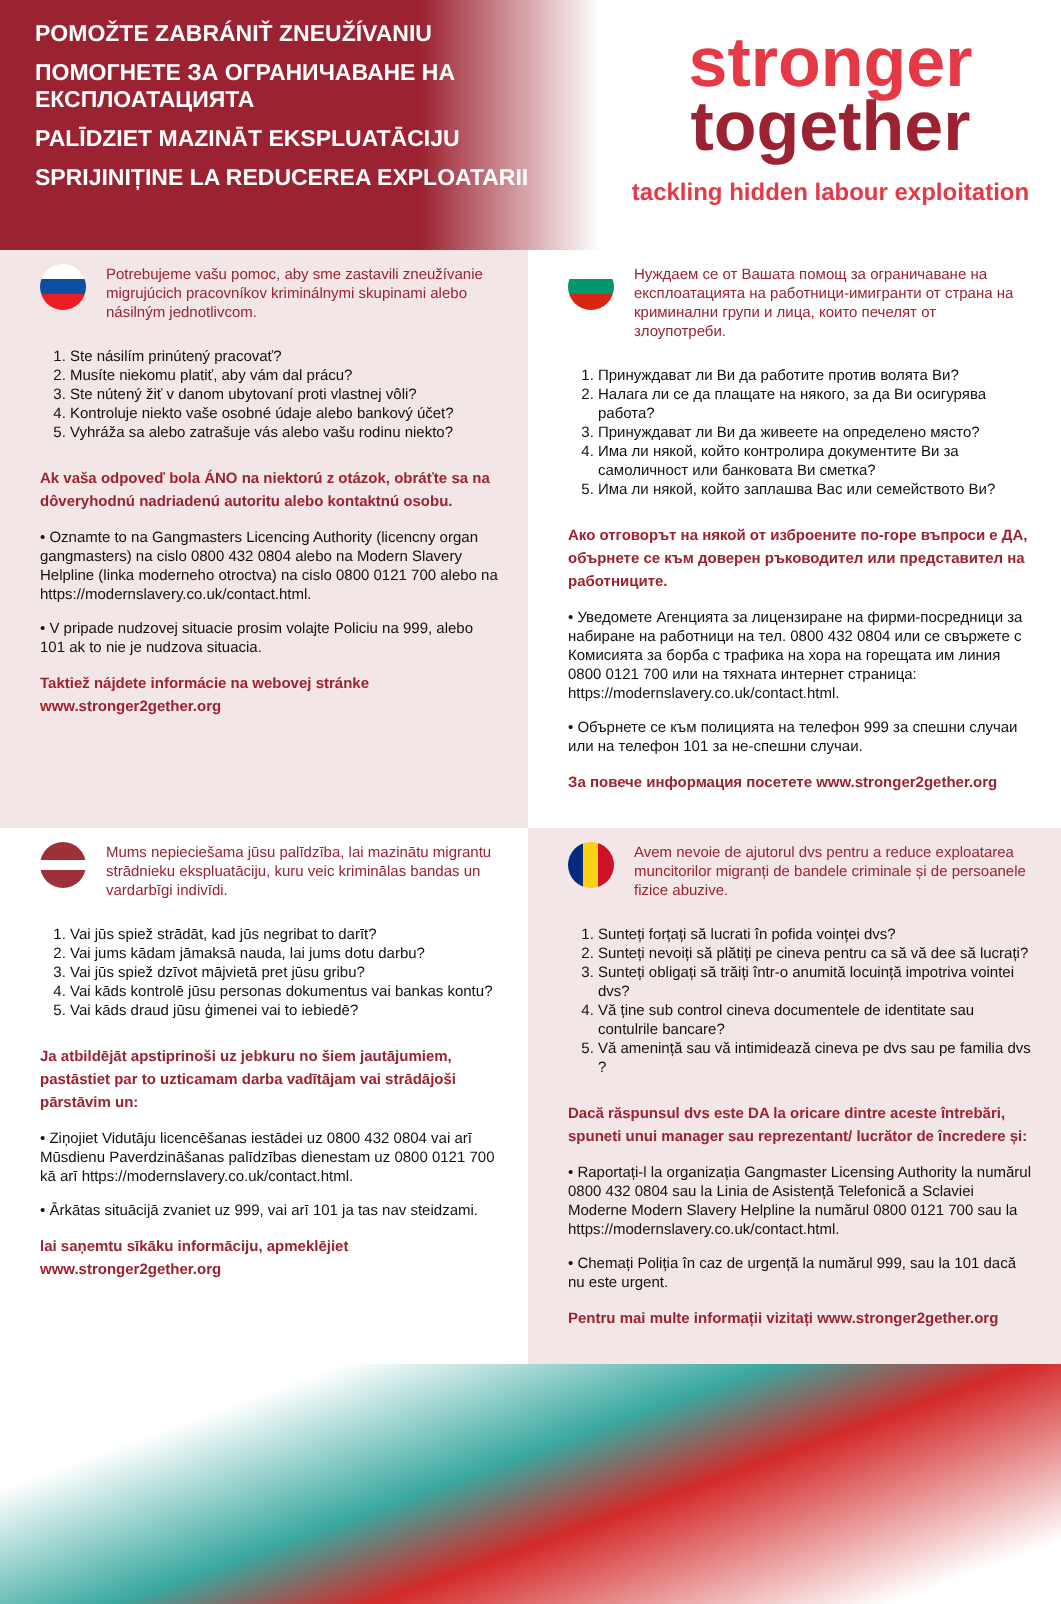POMOŽTE ZABRÁNIŤ ZNEUŽÍVANIU
ПОМОГНЕТЕ ЗА ОГРАНИЧАВАНЕ НА ЕКСПЛОАТАЦИЯТА
PALĪDZIET MAZINĀT EKSPLUATĀCIJU
SPRIJINIȚINE LA REDUCEREA EXPLOATARII
stronger
together
tackling hidden labour exploitation
Potrebujeme vašu pomoc, aby sme zastavili zneužívanie migrujúcich pracovníkov kriminálnymi skupinami alebo násilným jednotlivcom.
1. Ste násilím prinútený pracovať?
2. Musíte niekomu platiť, aby vám dal prácu?
3. Ste nútený žiť v danom ubytovaní proti vlastnej vôli?
4. Kontroluje niekto vaše osobné údaje alebo bankový účet?
5. Vyhráža sa alebo zatrašuje vás alebo vašu rodinu niekto?
Ak vaša odpoveď bola ÁNO na niektorú z otázok, obráťte sa na dôveryhodnú nadriadenú autoritu alebo kontaktnú osobu.
• Oznamte to na Gangmasters Licencing Authority (licencny organ gangmasters) na cislo 0800 432 0804 alebo na Modern Slavery Helpline (linka moderneho otroctva) na cislo 0800 0121 700 alebo na https://modernslavery.co.uk/contact.html.
• V pripade nudzovej situacie prosim volajte Policiu na 999, alebo 101 ak to nie je nudzova situacia.
Taktiež nájdete informácie na webovej stránke www.stronger2gether.org
Нуждаем се от Вашата помощ за ограничаване на експлоатацията на работници-имигранти от страна на криминални групи и лица, които печелят от злоупотреби.
1. Принуждават ли Ви да работите против волята Ви?
2. Налага ли се да плащате на някого, за да Ви осигурява работа?
3. Принуждават ли Ви да живеете на определено място?
4. Има ли някой, който контролира документите Ви за самоличност или банковата Ви сметка?
5. Има ли някой, който заплашва Вас или семейството Ви?
Ако отговорът на някой от изброените по-горе въпроси е ДА, обърнете се към доверен ръководител или представител на работниците.
• Уведомете Агенцията за лицензиране на фирми-посредници за набиране на работници на тел. 0800 432 0804 или се свържете с Комисията за борба с трафика на хора на горещата им линия 0800 0121 700 или на тяхната интернет страница: https://modernslavery.co.uk/contact.html.
• Обърнете се към полицията на телефон 999 за спешни случаи или на телефон 101 за не-спешни случаи.
За повече информация посетете www.stronger2gether.org
Mums nepieciešama jūsu palīdzība, lai mazinātu migrantu strādnieku ekspluatāciju, kuru veic kriminālas bandas un vardarbīgi indivīdi.
1. Vai jūs spiež strādāt, kad jūs negribat to darīt?
2. Vai jums kādam jāmaksā nauda, lai jums dotu darbu?
3. Vai jūs spiež dzīvot mājvietā pret jūsu gribu?
4. Vai kāds kontrolē jūsu personas dokumentus vai bankas kontu?
5. Vai kāds draud jūsu ģimenei vai to iebiedē?
Ja atbildējāt apstiprinoši uz jebkuru no šiem jautājumiem, pastāstiet par to uzticamam darba vadītājam vai strādājoši pārstāvim un:
• Ziņojiet Vidutāju licencēšanas iestādei uz 0800 432 0804 vai arī Mūsdienu Paverdzināšanas palīdzības dienestam uz 0800 0121 700 kā arī https://modernslavery.co.uk/contact.html.
• Ārkātas situācijā zvaniet uz 999, vai arī 101 ja tas nav steidzami.
lai saņemtu sīkāku informāciju, apmeklējiet www.stronger2gether.org
Avem nevoie de ajutorul dvs pentru a reduce exploatarea muncitorilor migranți de bandele criminale și de persoanele fizice abuzive.
1. Sunteți forțați să lucrati în pofida voinței dvs?
2. Sunteți nevoiți să plătiți pe cineva pentru ca să vă dee să lucrați?
3. Sunteți obligați să trăiți într-o anumită locuință impotriva vointei dvs?
4. Vă ține sub control cineva documentele de identitate sau contulrile bancare?
5. Vă amenință sau vă intimidează cineva pe dvs sau pe familia dvs ?
Dacă răspunsul dvs este DA la oricare dintre aceste întrebări, spuneti unui manager sau reprezentant/ lucrător de încredere și:
• Raportați-l la organizația Gangmaster Licensing Authority la numărul 0800 432 0804 sau la Linia de Asistență Telefonică a Sclaviei Moderne Modern Slavery Helpline la numărul 0800 0121 700 sau la https://modernslavery.co.uk/contact.html.
• Chemați Poliția în caz de urgență la numărul 999, sau la 101 dacă nu este urgent.
Pentru mai multe informații vizitați www.stronger2gether.org